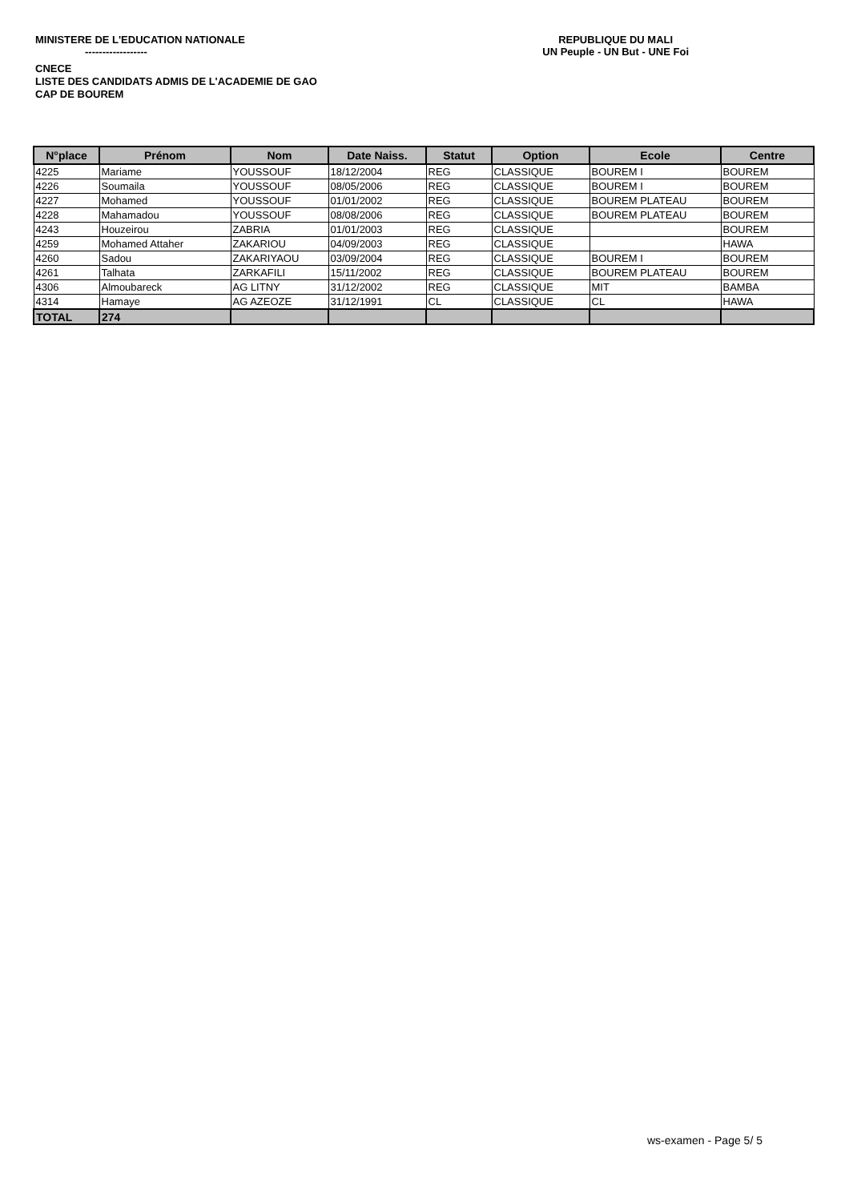MINISTERE DE L'EDUCATION NATIONALE
------------------
REPUBLIQUE DU MALI
UN Peuple - UN But - UNE Foi
CNECE
LISTE DES CANDIDATS ADMIS DE L'ACADEMIE DE GAO
CAP DE BOUREM
| N°place | Prénom | Nom | Date Naiss. | Statut | Option | Ecole | Centre |
| --- | --- | --- | --- | --- | --- | --- | --- |
| 4225 | Mariame | YOUSSOUF | 18/12/2004 | REG | CLASSIQUE | BOUREM I | BOUREM |
| 4226 | Soumaila | YOUSSOUF | 08/05/2006 | REG | CLASSIQUE | BOUREM I | BOUREM |
| 4227 | Mohamed | YOUSSOUF | 01/01/2002 | REG | CLASSIQUE | BOUREM PLATEAU | BOUREM |
| 4228 | Mahamadou | YOUSSOUF | 08/08/2006 | REG | CLASSIQUE | BOUREM PLATEAU | BOUREM |
| 4243 | Houzeirou | ZABRIA | 01/01/2003 | REG | CLASSIQUE | | BOUREM |
| 4259 | Mohamed Attaher | ZAKARIOU | 04/09/2003 | REG | CLASSIQUE | | HAWA |
| 4260 | Sadou | ZAKARIYAOU | 03/09/2004 | REG | CLASSIQUE | BOUREM I | BOUREM |
| 4261 | Talhata | ZARKAFILI | 15/11/2002 | REG | CLASSIQUE | BOUREM PLATEAU | BOUREM |
| 4306 | Almoubareck | AG LITNY | 31/12/2002 | REG | CLASSIQUE | MIT | BAMBA |
| 4314 | Hamaye | AG AZEOZE | 31/12/1991 | CL | CLASSIQUE | CL | HAWA |
| TOTAL | 274 | | | | | | |
ws-examen - Page 5/ 5